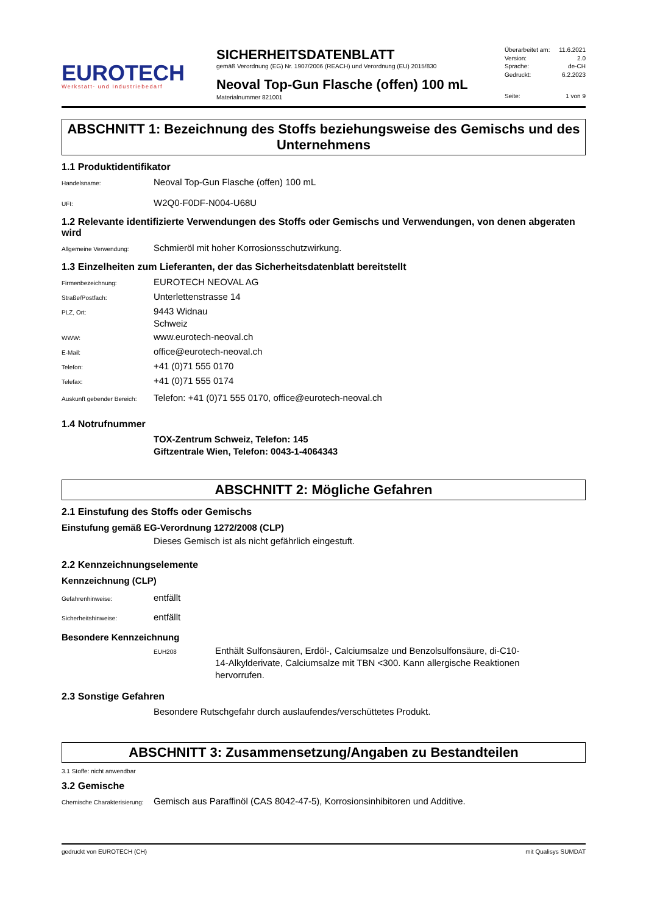EUROTECH
Werkstatt- und Industriebedarf
SICHERHEITSDATENBLATT
gemäß Verordnung (EG) Nr. 1907/2006 (REACH) und Verordnung (EU) 2015/830
Neoval Top-Gun Flasche (offen) 100 mL
Materialnummer 821001
Überarbeitet am: 11.6.2021
Version: 2.0
Sprache: de-CH
Gedruckt: 6.2.2023
Seite: 1 von 9
ABSCHNITT 1: Bezeichnung des Stoffs beziehungsweise des Gemischs und des Unternehmens
1.1 Produktidentifikator
Handelsname:
Neoval Top-Gun Flasche (offen) 100 mL
UFI:
W2Q0-F0DF-N004-U68U
1.2 Relevante identifizierte Verwendungen des Stoffs oder Gemischs und Verwendungen, von denen abgeraten wird
Allgemeine Verwendung:
Schmieröl mit hoher Korrosionsschutzwirkung.
1.3 Einzelheiten zum Lieferanten, der das Sicherheitsdatenblatt bereitstellt
Firmenbezeichnung:
EUROTECH NEOVAL AG
Straße/Postfach:
Unterlettenstrasse 14
PLZ, Ort:
9443 Widnau
Schweiz
WWW:
www.eurotech-neoval.ch
E-Mail:
office@eurotech-neoval.ch
Telefon:
+41 (0)71 555 0170
Telefax:
+41 (0)71 555 0174
Auskunft gebender Bereich:
Telefon: +41 (0)71 555 0170, office@eurotech-neoval.ch
1.4 Notrufnummer
TOX-Zentrum Schweiz, Telefon: 145
Giftzentrale Wien, Telefon: 0043-1-4064343
ABSCHNITT 2: Mögliche Gefahren
2.1 Einstufung des Stoffs oder Gemischs
Einstufung gemäß EG-Verordnung 1272/2008 (CLP)
Dieses Gemisch ist als nicht gefährlich eingestuft.
2.2 Kennzeichnungselemente
Kennzeichnung (CLP)
Gefahrenhinweise:
entfällt
Sicherheitshinweise:
entfällt
Besondere Kennzeichnung
EUH208
Enthält Sulfonsäuren, Erdöl-, Calciumsalze und Benzolsulfonsäure, di-C10-14-Alkylderivate, Calciumsalze mit TBN <300. Kann allergische Reaktionen hervorrufen.
2.3 Sonstige Gefahren
Besondere Rutschgefahr durch auslaufendes/verschüttetes Produkt.
ABSCHNITT 3: Zusammensetzung/Angaben zu Bestandteilen
3.1 Stoffe: nicht anwendbar
3.2 Gemische
Chemische Charakterisierung:
Gemisch aus Paraffinöl (CAS 8042-47-5), Korrosionsinhibitoren und Additive.
gedruckt von EUROTECH (CH) mit Qualisys SUMDAT